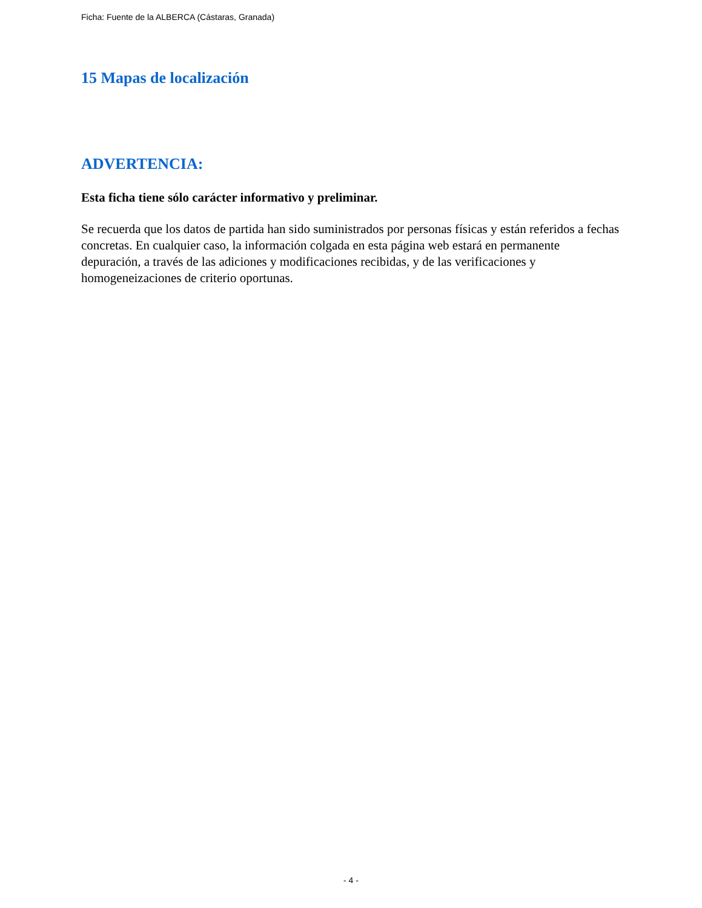Ficha: Fuente de la ALBERCA (Cástaras, Granada)
15 Mapas de localización
ADVERTENCIA:
Esta ficha tiene sólo carácter informativo y preliminar.
Se recuerda que los datos de partida han sido suministrados por personas físicas y están referidos a fechas concretas. En cualquier caso, la información colgada en esta página web estará en permanente depuración, a través de las adiciones y modificaciones recibidas, y de las verificaciones y homogeneizaciones de criterio oportunas.
- 4 -